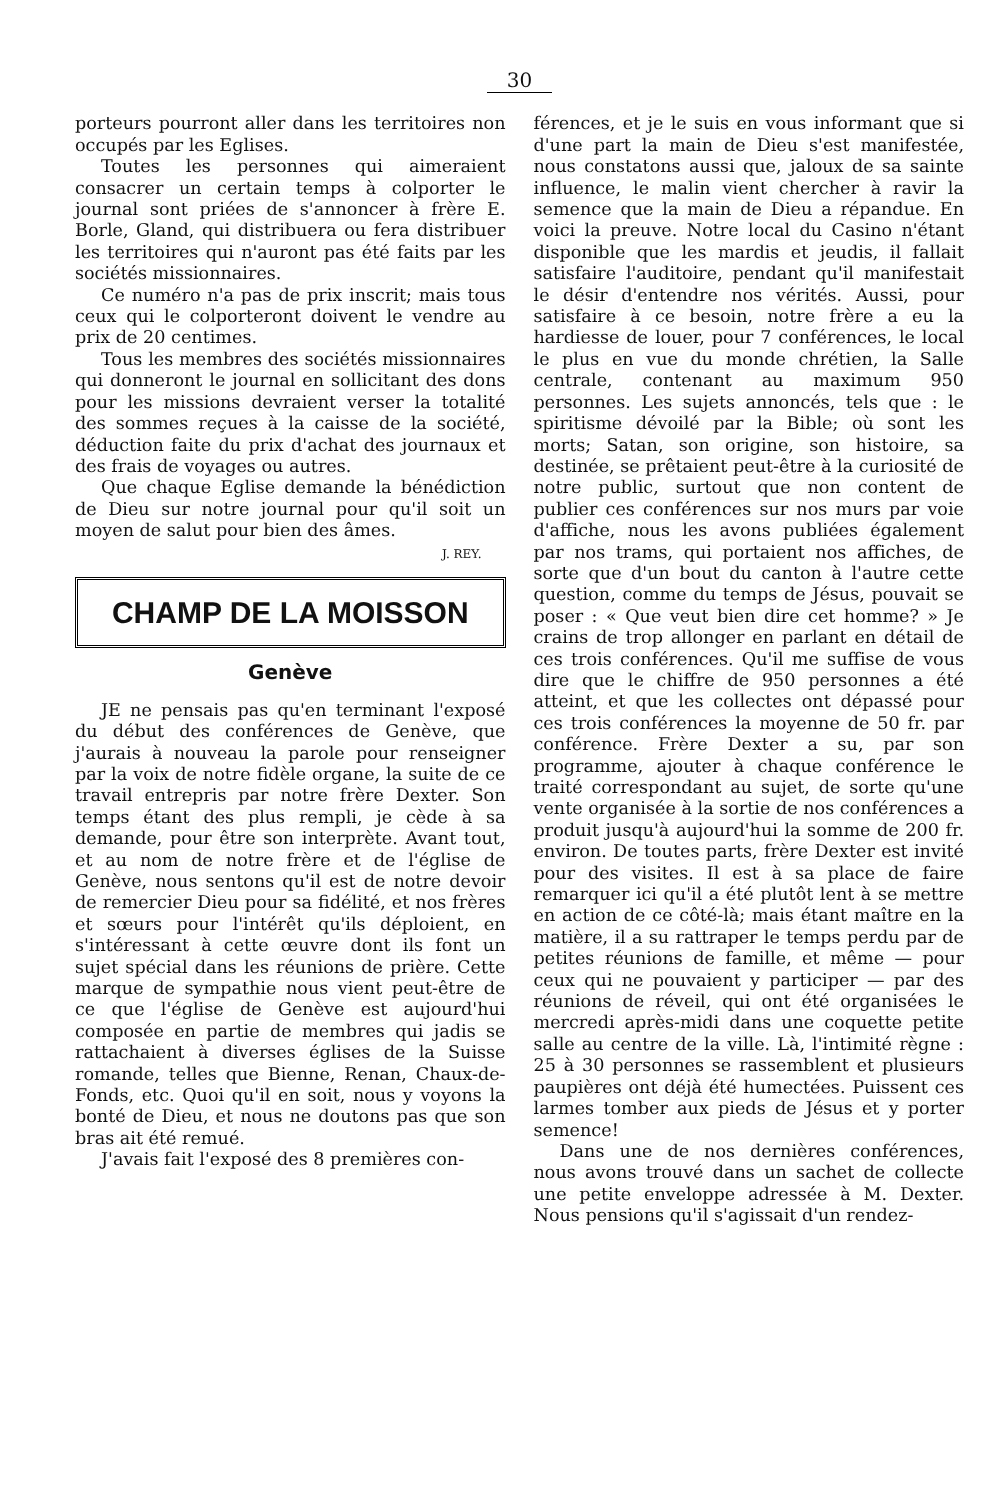30
porteurs pourront aller dans les territoires non occupés par les Eglises.
Toutes les personnes qui aimeraient consacrer un certain temps à colporter le journal sont priées de s'annoncer à frère E. Borle, Gland, qui distribuera ou fera distribuer les territoires qui n'auront pas été faits par les sociétés missionnaires.
Ce numéro n'a pas de prix inscrit; mais tous ceux qui le colporteront doivent le vendre au prix de 20 centimes.
Tous les membres des sociétés missionnaires qui donneront le journal en sollicitant des dons pour les missions devraient verser la totalité des sommes reçues à la caisse de la société, déduction faite du prix d'achat des journaux et des frais de voyages ou autres.
Que chaque Eglise demande la bénédiction de Dieu sur notre journal pour qu'il soit un moyen de salut pour bien des âmes.
J. REY.
CHAMP DE LA MOISSON
Genève
JE ne pensais pas qu'en terminant l'exposé du début des conférences de Genève, que j'aurais à nouveau la parole pour renseigner par la voix de notre fidèle organe, la suite de ce travail entrepris par notre frère Dexter. Son temps étant des plus rempli, je cède à sa demande, pour être son interprète. Avant tout, et au nom de notre frère et de l'église de Genève, nous sentons qu'il est de notre devoir de remercier Dieu pour sa fidélité, et nos frères et sœurs pour l'intérêt qu'ils déploient, en s'intéressant à cette œuvre dont ils font un sujet spécial dans les réunions de prière. Cette marque de sympathie nous vient peut-être de ce que l'église de Genève est aujourd'hui composée en partie de membres qui jadis se rattachaient à diverses églises de la Suisse romande, telles que Bienne, Renan, Chaux-de-Fonds, etc. Quoi qu'il en soit, nous y voyons la bonté de Dieu, et nous ne doutons pas que son bras ait été remué.
J'avais fait l'exposé des 8 premières con-
férences, et je le suis en vous informant que si d'une part la main de Dieu s'est manifestée, nous constatons aussi que, jaloux de sa sainte influence, le malin vient chercher à ravir la semence que la main de Dieu a répandue. En voici la preuve. Notre local du Casino n'étant disponible que les mardis et jeudis, il fallait satisfaire l'auditoire, pendant qu'il manifestait le désir d'entendre nos vérités. Aussi, pour satisfaire à ce besoin, notre frère a eu la hardiesse de louer, pour 7 conférences, le local le plus en vue du monde chrétien, la Salle centrale, contenant au maximum 950 personnes. Les sujets annoncés, tels que : le spiritisme dévoilé par la Bible; où sont les morts; Satan, son origine, son histoire, sa destinée, se prêtaient peut-être à la curiosité de notre public, surtout que non content de publier ces conférences sur nos murs par voie d'affiche, nous les avons publiées également par nos trams, qui portaient nos affiches, de sorte que d'un bout du canton à l'autre cette question, comme du temps de Jésus, pouvait se poser : « Que veut bien dire cet homme? » Je crains de trop allonger en parlant en détail de ces trois conférences. Qu'il me suffise de vous dire que le chiffre de 950 personnes a été atteint, et que les collectes ont dépassé pour ces trois conférences la moyenne de 50 fr. par conférence. Frère Dexter a su, par son programme, ajouter à chaque conférence le traité correspondant au sujet, de sorte qu'une vente organisée à la sortie de nos conférences a produit jusqu'à aujourd'hui la somme de 200 fr. environ. De toutes parts, frère Dexter est invité pour des visites. Il est à sa place de faire remarquer ici qu'il a été plutôt lent à se mettre en action de ce côté-là; mais étant maître en la matière, il a su rattraper le temps perdu par de petites réunions de famille, et même — pour ceux qui ne pouvaient y participer — par des réunions de réveil, qui ont été organisées le mercredi après-midi dans une coquette petite salle au centre de la ville. Là, l'intimité règne : 25 à 30 personnes se rassemblent et plusieurs paupières ont déjà été humectées. Puissent ces larmes tomber aux pieds de Jésus et y porter semence!
Dans une de nos dernières conférences, nous avons trouvé dans un sachet de collecte une petite enveloppe adressée à M. Dexter. Nous pensions qu'il s'agissait d'un rendez-